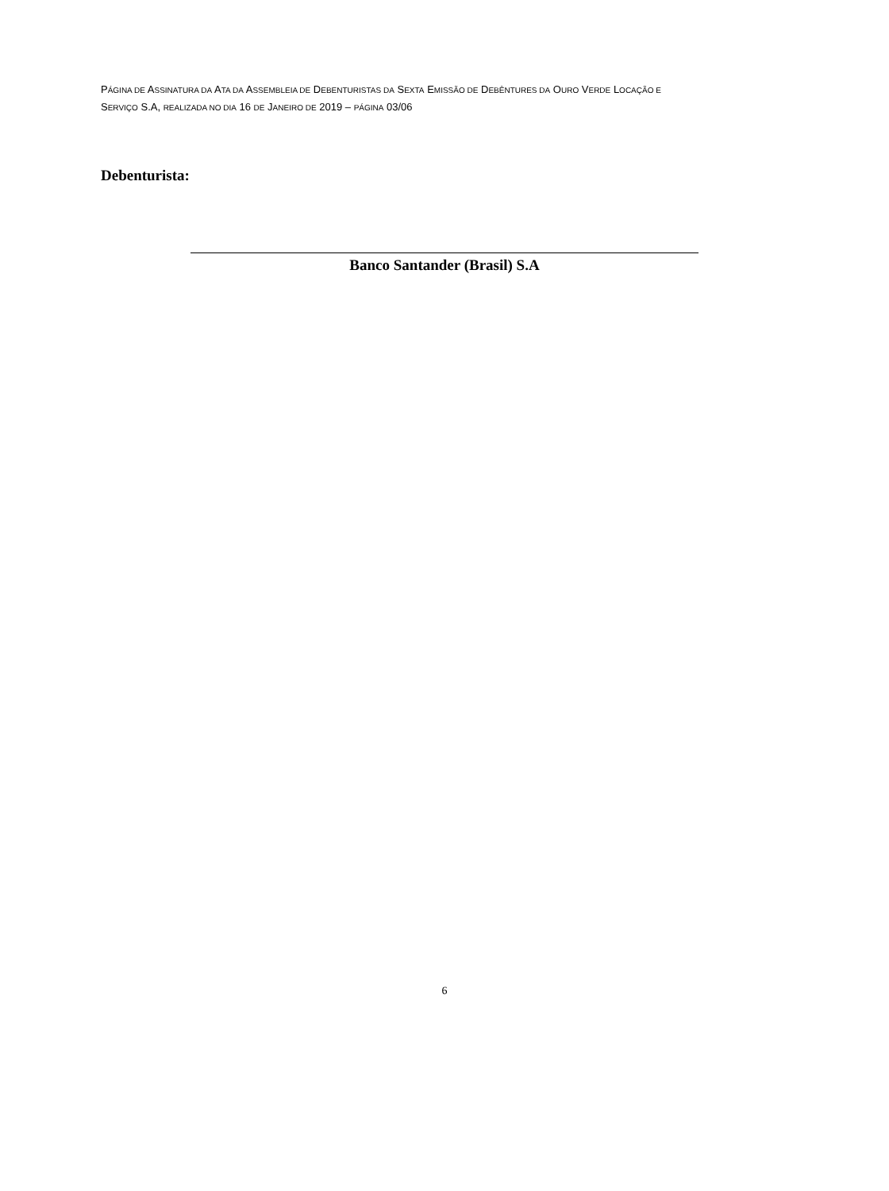PÁGINA DE ASSINATURA DA ATA DA ASSEMBLEIA DE DEBENTURISTAS DA SEXTA EMISSÃO DE DEBÊNTURES DA OURO VERDE LOCAÇÃO E
SERVIÇO S.A, REALIZADA NO DIA 16 DE JANEIRO DE 2019 – PÁGINA 03/06
Debenturista:
Banco Santander (Brasil) S.A
6